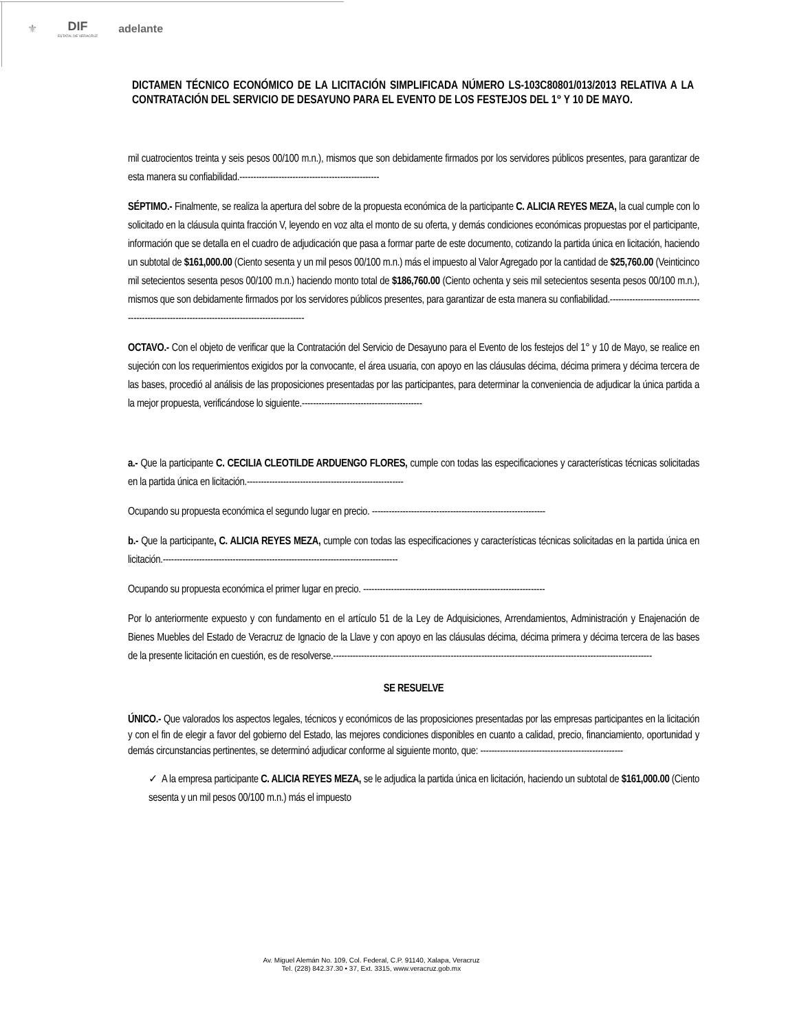⚜ DIF
ESTATAL DE VERACRUZ
adelante
DICTAMEN TÉCNICO ECONÓMICO DE LA LICITACIÓN SIMPLIFICADA NÚMERO LS-103C80801/013/2013 RELATIVA A LA CONTRATACIÓN DEL SERVICIO DE DESAYUNO PARA EL EVENTO DE LOS FESTEJOS DEL 1° Y 10 DE MAYO.
mil cuatrocientos treinta y seis pesos 00/100 m.n.), mismos que son debidamente firmados por los servidores públicos presentes, para garantizar de esta manera su confiabilidad.--------------------------------------------------
SÉPTIMO.- Finalmente, se realiza la apertura del sobre de la propuesta económica de la participante C. ALICIA REYES MEZA, la cual cumple con lo solicitado en la cláusula quinta fracción V, leyendo en voz alta el monto de su oferta, y demás condiciones económicas propuestas por el participante, información que se detalla en el cuadro de adjudicación que pasa a formar parte de este documento, cotizando la partida única en licitación, haciendo un subtotal de $161,000.00 (Ciento sesenta y un mil pesos 00/100 m.n.) más el impuesto al Valor Agregado por la cantidad de $25,760.00 (Veinticinco mil setecientos sesenta pesos 00/100 m.n.) haciendo monto total de $186,760.00 (Ciento ochenta y seis mil setecientos sesenta pesos 00/100 m.n.), mismos que son debidamente firmados por los servidores públicos presentes, para garantizar de esta manera su confiabilidad.-----------------------------------------------------------------------------------------------
OCTAVO.- Con el objeto de verificar que la Contratación del Servicio de Desayuno para el Evento de los festejos del 1° y 10 de Mayo, se realice en sujeción con los requerimientos exigidos por la convocante, el área usuaria, con apoyo en las cláusulas décima, décima primera y décima tercera de las bases, procedió al análisis de las proposiciones presentadas por las participantes, para determinar la conveniencia de adjudicar la única partida a la mejor propuesta, verificándose lo siguiente.-------------------------------------------
a.- Que la participante C. CECILIA CLEOTILDE ARDUENGO FLORES, cumple con todas las especificaciones y características técnicas solicitadas en la partida única en licitación.--------------------------------------------------------
Ocupando su propuesta económica el segundo lugar en precio. --------------------------------------------------------------
b.- Que la participante, C. ALICIA REYES MEZA, cumple con todas las especificaciones y características técnicas solicitadas en la partida única en licitación.------------------------------------------------------------------------------------
Ocupando su propuesta económica el primer lugar en precio. -----------------------------------------------------------------
Por lo anteriormente expuesto y con fundamento en el artículo 51 de la Ley de Adquisiciones, Arrendamientos, Administración y Enajenación de Bienes Muebles del Estado de Veracruz de Ignacio de la Llave y con apoyo en las cláusulas décima, décima primera y décima tercera de las bases de la presente licitación en cuestión, es de resolverse.------------------------------------------------------------------------------------------------------------------
SE RESUELVE
ÚNICO.- Que valorados los aspectos legales, técnicos y económicos de las proposiciones presentadas por las empresas participantes en la licitación y con el fin de elegir a favor del gobierno del Estado, las mejores condiciones disponibles en cuanto a calidad, precio, financiamiento, oportunidad y demás circunstancias pertinentes, se determinó adjudicar conforme al siguiente monto, que: ---------------------------------------------------
✓ A la empresa participante C. ALICIA REYES MEZA, se le adjudica la partida única en licitación, haciendo un subtotal de $161,000.00 (Ciento sesenta y un mil pesos 00/100 m.n.) más el impuesto
Av. Miguel Alemán No. 109, Col. Federal, C.P. 91140, Xalapa, Veracruz
Tel. (228) 842.37.30 • 37, Ext. 3315, www.veracruz.gob.mx